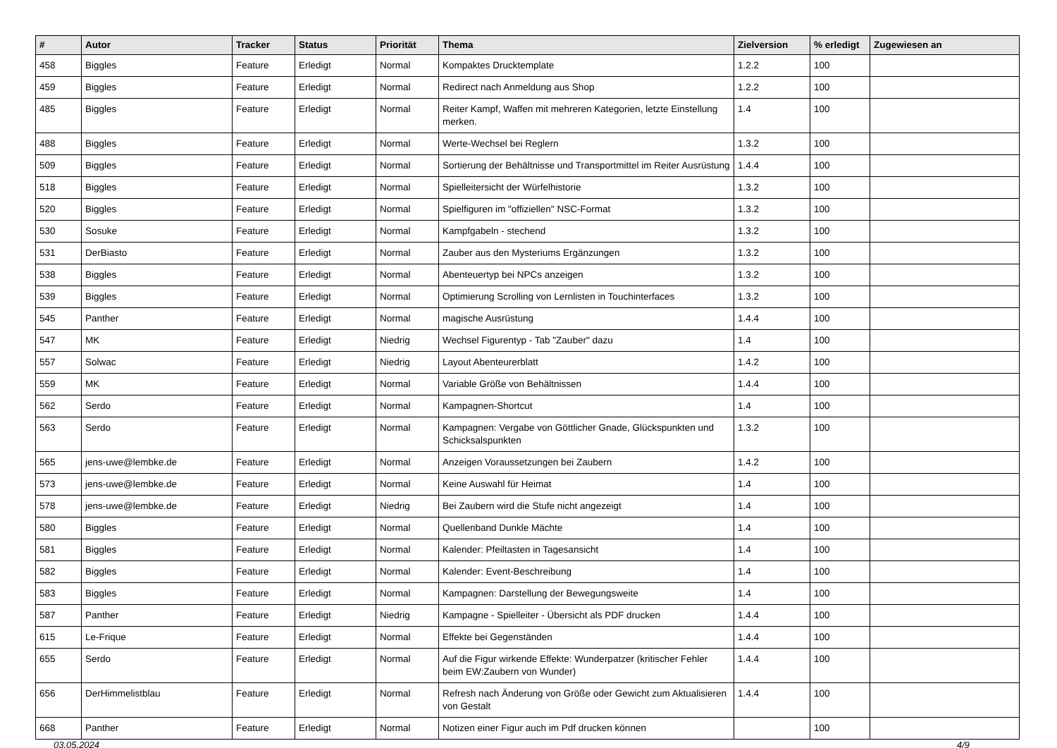| # | Autor | Tracker | Status | Priorität | Thema | Zielversion | % erledigt | Zugewiesen an |
| --- | --- | --- | --- | --- | --- | --- | --- | --- |
| 458 | Biggles | Feature | Erledigt | Normal | Kompaktes Drucktemplate | 1.2.2 | 100 | |
| 459 | Biggles | Feature | Erledigt | Normal | Redirect nach Anmeldung aus Shop | 1.2.2 | 100 | |
| 485 | Biggles | Feature | Erledigt | Normal | Reiter Kampf, Waffen mit mehreren Kategorien, letzte Einstellung merken. | 1.4 | 100 | |
| 488 | Biggles | Feature | Erledigt | Normal | Werte-Wechsel bei Reglern | 1.3.2 | 100 | |
| 509 | Biggles | Feature | Erledigt | Normal | Sortierung der Behältnisse und Transportmittel im Reiter Ausrüstung | 1.4.4 | 100 | |
| 518 | Biggles | Feature | Erledigt | Normal | Spielleitersicht der Würfelhistorie | 1.3.2 | 100 | |
| 520 | Biggles | Feature | Erledigt | Normal | Spielfiguren im "offiziellen" NSC-Format | 1.3.2 | 100 | |
| 530 | Sosuke | Feature | Erledigt | Normal | Kampfgabeln - stechend | 1.3.2 | 100 | |
| 531 | DerBiasto | Feature | Erledigt | Normal | Zauber aus den Mysteriums Ergänzungen | 1.3.2 | 100 | |
| 538 | Biggles | Feature | Erledigt | Normal | Abenteuertyp bei NPCs anzeigen | 1.3.2 | 100 | |
| 539 | Biggles | Feature | Erledigt | Normal | Optimierung Scrolling von Lernlisten in Touchinterfaces | 1.3.2 | 100 | |
| 545 | Panther | Feature | Erledigt | Normal | magische Ausrüstung | 1.4.4 | 100 | |
| 547 | MK | Feature | Erledigt | Niedrig | Wechsel Figurentyp - Tab "Zauber" dazu | 1.4 | 100 | |
| 557 | Solwac | Feature | Erledigt | Niedrig | Layout Abenteurerblatt | 1.4.2 | 100 | |
| 559 | MK | Feature | Erledigt | Normal | Variable Größe von Behältnissen | 1.4.4 | 100 | |
| 562 | Serdo | Feature | Erledigt | Normal | Kampagnen-Shortcut | 1.4 | 100 | |
| 563 | Serdo | Feature | Erledigt | Normal | Kampagnen: Vergabe von Göttlicher Gnade, Glückspunkten und Schicksalspunkten | 1.3.2 | 100 | |
| 565 | jens-uwe@lembke.de | Feature | Erledigt | Normal | Anzeigen Voraussetzungen bei Zaubern | 1.4.2 | 100 | |
| 573 | jens-uwe@lembke.de | Feature | Erledigt | Normal | Keine Auswahl für Heimat | 1.4 | 100 | |
| 578 | jens-uwe@lembke.de | Feature | Erledigt | Niedrig | Bei Zaubern wird die Stufe nicht angezeigt | 1.4 | 100 | |
| 580 | Biggles | Feature | Erledigt | Normal | Quellenband Dunkle Mächte | 1.4 | 100 | |
| 581 | Biggles | Feature | Erledigt | Normal | Kalender: Pfeiltasten in Tagesansicht | 1.4 | 100 | |
| 582 | Biggles | Feature | Erledigt | Normal | Kalender: Event-Beschreibung | 1.4 | 100 | |
| 583 | Biggles | Feature | Erledigt | Normal | Kampagnen: Darstellung der Bewegungsweite | 1.4 | 100 | |
| 587 | Panther | Feature | Erledigt | Niedrig | Kampagne - Spielleiter - Übersicht als PDF drucken | 1.4.4 | 100 | |
| 615 | Le-Frique | Feature | Erledigt | Normal | Effekte bei Gegenständen | 1.4.4 | 100 | |
| 655 | Serdo | Feature | Erledigt | Normal | Auf die Figur wirkende Effekte: Wunderpatzer (kritischer Fehler beim EW:Zaubern von Wunder) | 1.4.4 | 100 | |
| 656 | DerHimmelistblau | Feature | Erledigt | Normal | Refresh nach Änderung von Größe oder Gewicht zum Aktualisieren von Gestalt | 1.4.4 | 100 | |
| 668 | Panther | Feature | Erledigt | Normal | Notizen einer Figur auch im Pdf drucken können | | 100 | |
03.05.2024 4/9